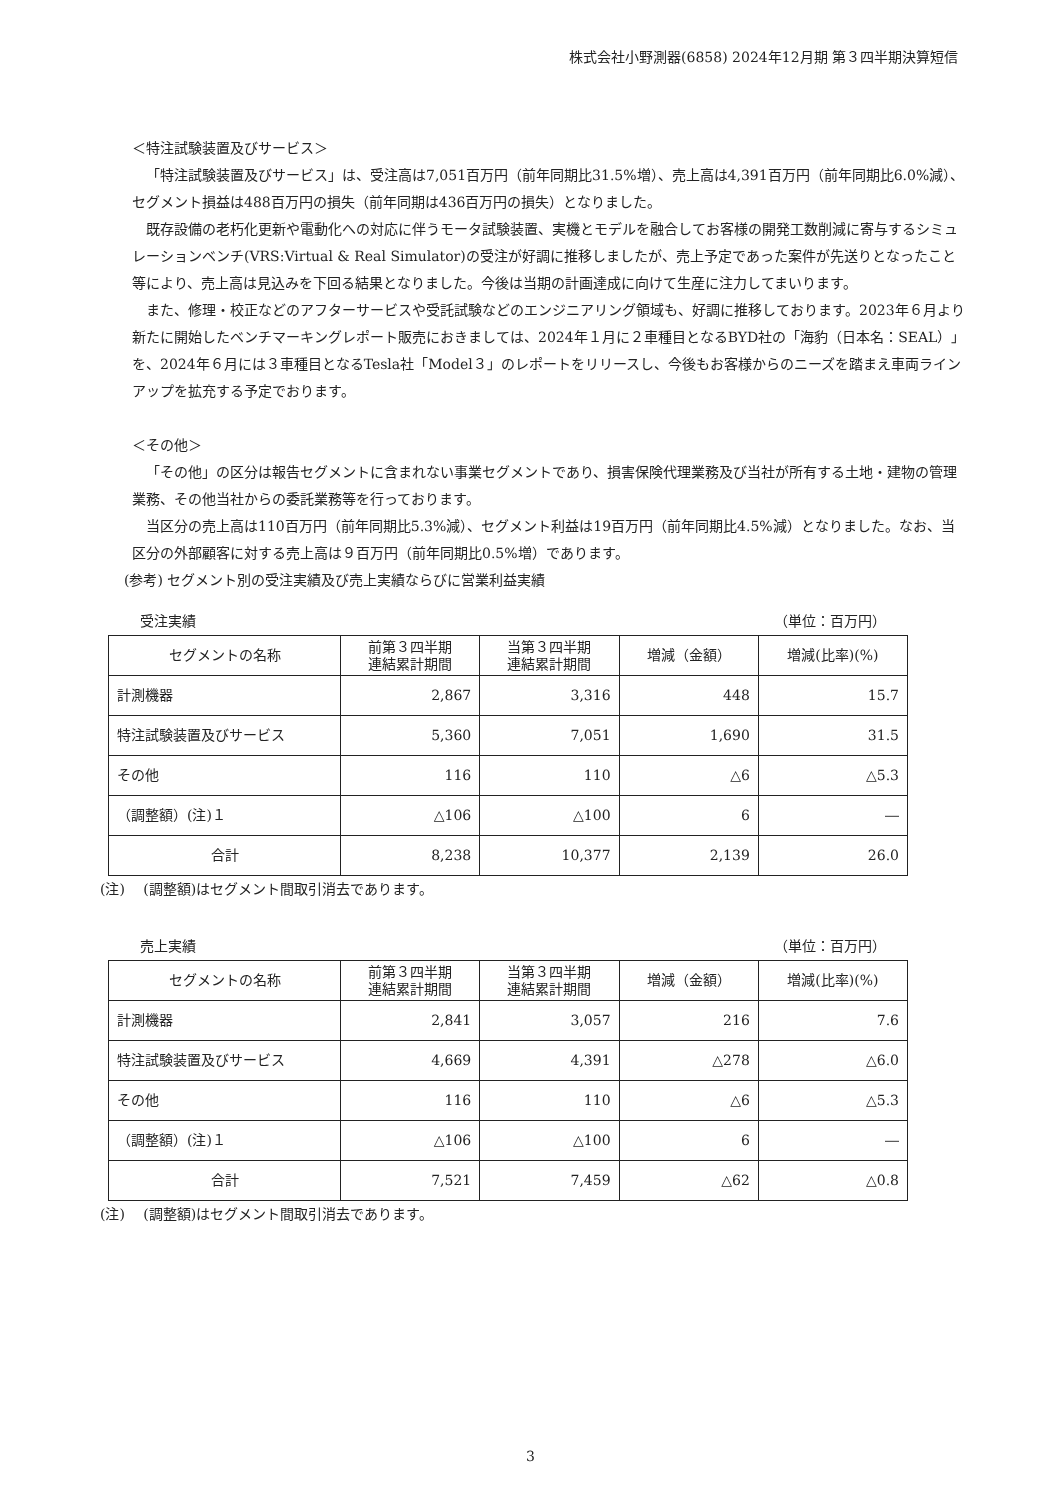株式会社小野測器(6858) 2024年12月期 第３四半期決算短信
＜特注試験装置及びサービス＞
「特注試験装置及びサービス」は、受注高は7,051百万円（前年同期比31.5%増）、売上高は4,391百万円（前年同期比6.0%減）、セグメント損益は488百万円の損失（前年同期は436百万円の損失）となりました。
既存設備の老朽化更新や電動化への対応に伴うモータ試験装置、実機とモデルを融合してお客様の開発工数削減に寄与するシミュレーションベンチ(VRS:Virtual & Real Simulator)の受注が好調に推移しましたが、売上予定であった案件が先送りとなったこと等により、売上高は見込みを下回る結果となりました。今後は当期の計画達成に向けて生産に注力してまいります。
また、修理・校正などのアフターサービスや受託試験などのエンジニアリング領域も、好調に推移しております。2023年６月より新たに開始したベンチマーキングレポート販売におきましては、2024年１月に２車種目となるBYD社の「海豹（日本名：SEAL）」を、2024年６月には３車種目となるTesla社「Model３」のレポートをリリースし、今後もお客様からのニーズを踏まえ車両ラインアップを拡充する予定でおります。
＜その他＞
「その他」の区分は報告セグメントに含まれない事業セグメントであり、損害保険代理業務及び当社が所有する土地・建物の管理業務、その他当社からの委託業務等を行っております。
当区分の売上高は110百万円（前年同期比5.3%減）、セグメント利益は19百万円（前年同期比4.5%減）となりました。なお、当区分の外部顧客に対する売上高は９百万円（前年同期比0.5%増）であります。
(参考) セグメント別の受注実績及び売上実績ならびに営業利益実績
受注実績 （単位：百万円）
| セグメントの名称 | 前第３四半期 連結累計期間 | 当第３四半期 連結累計期間 | 増減（金額） | 増減(比率)(%) |
| --- | --- | --- | --- | --- |
| 計測機器 | 2,867 | 3,316 | 448 | 15.7 |
| 特注試験装置及びサービス | 5,360 | 7,051 | 1,690 | 31.5 |
| その他 | 116 | 110 | △6 | △5.3 |
| （調整額）(注)１ | △106 | △100 | 6 | ― |
| 合計 | 8,238 | 10,377 | 2,139 | 26.0 |
(注)　 (調整額)はセグメント間取引消去であります。
売上実績 （単位：百万円）
| セグメントの名称 | 前第３四半期 連結累計期間 | 当第３四半期 連結累計期間 | 増減（金額） | 増減(比率)(%) |
| --- | --- | --- | --- | --- |
| 計測機器 | 2,841 | 3,057 | 216 | 7.6 |
| 特注試験装置及びサービス | 4,669 | 4,391 | △278 | △6.0 |
| その他 | 116 | 110 | △6 | △5.3 |
| （調整額）(注)１ | △106 | △100 | 6 | ― |
| 合計 | 7,521 | 7,459 | △62 | △0.8 |
(注)　 (調整額)はセグメント間取引消去であります。
3